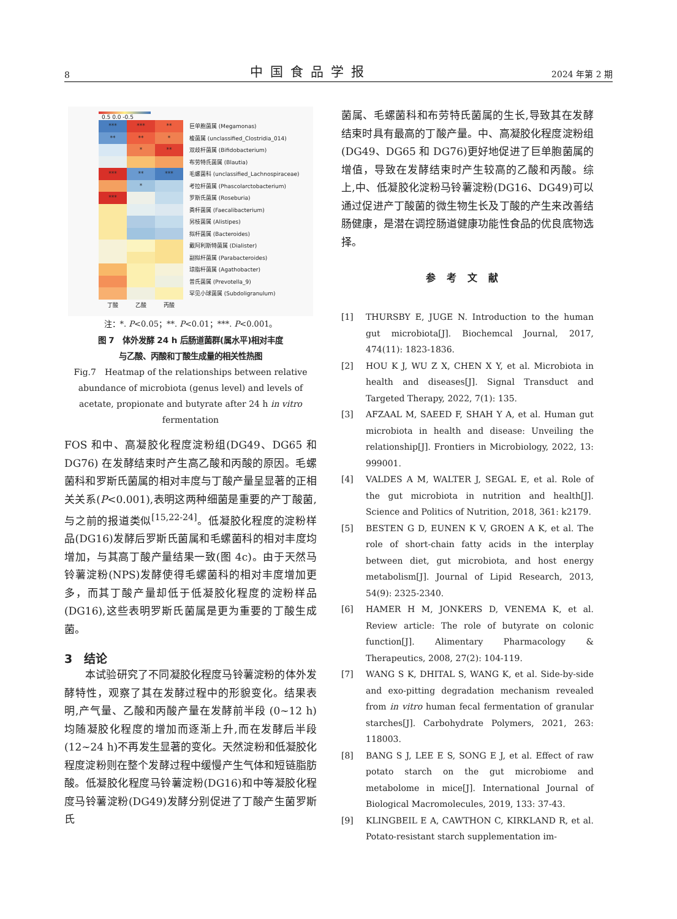8 中国食品学报 2024 年第 2 期
0.5 0.0 -0.5
*** *** **
巨单胞菌属 (Megamonas)
** ** *
梭菌属 (unclassified_Clostridia_014)
* **
双歧杆菌属 (Bifidobacterium)
布劳特氏菌属 (Blautia)
*** ** ***
毛螺菌科 (unclassified_Lachnospiraceae)
*
考拉杆菌属 (Phascolarctobacterium)
***
罗斯氏菌属 (Roseburia)
粪杆菌属 (Faecalibacterium)
另枝菌属 (Alistipes)
拟杆菌属 (Bacteroides)
戴阿利斯特菌属 (Dialister)
副拟杆菌属 (Parabacteroides)
琼脂杆菌属 (Agathobacter)
普氏菌属 (Prevotella_9)
罕见小球菌属 (Subdoligranulum)
丁酸 乙酸 丙酸
注：*. P<0.05；**. P<0.01；***. P<0.001。
图 7　体外发酵 24 h 后肠道菌群(属水平)相对丰度
与乙酸、丙酸和丁酸生成量的相关性热图
Fig.7　Heatmap of the relationships between relative abundance of microbiota (genus level) and levels of acetate, propionate and butyrate after 24 h in vitro fermentation
FOS 和中、高凝胶化程度淀粉组(DG49、DG65 和 DG76) 在发酵结束时产生高乙酸和丙酸的原因。毛螺菌科和罗斯氏菌属的相对丰度与丁酸产量呈显著的正相关关系(P<0.001),表明这两种细菌是重要的产丁酸菌,与之前的报道类似<sup>[15,22-24]</sup>。低凝胶化程度的淀粉样品(DG16)发酵后罗斯氏菌属和毛螺菌科的相对丰度均增加，与其高丁酸产量结果一致(图 4c)。由于天然马铃薯淀粉(NPS)发酵使得毛螺菌科的相对丰度增加更多，而其丁酸产量却低于低凝胶化程度的淀粉样品(DG16),这些表明罗斯氏菌属是更为重要的丁酸生成菌。
3　结论
本试验研究了不同凝胶化程度马铃薯淀粉的体外发酵特性，观察了其在发酵过程中的形貌变化。结果表明,产气量、乙酸和丙酸产量在发酵前半段 (0~12 h) 均随凝胶化程度的增加而逐渐上升,而在发酵后半段(12~24 h)不再发生显著的变化。天然淀粉和低凝胶化程度淀粉则在整个发酵过程中缓慢产生气体和短链脂肪酸。低凝胶化程度马铃薯淀粉(DG16)和中等凝胶化程度马铃薯淀粉(DG49)发酵分别促进了丁酸产生菌罗斯氏
菌属、毛螺菌科和布劳特氏菌属的生长,导致其在发酵结束时具有最高的丁酸产量。中、高凝胶化程度淀粉组(DG49、DG65 和 DG76)更好地促进了巨单胞菌属的增值，导致在发酵结束时产生较高的乙酸和丙酸。综上,中、低凝胶化淀粉马铃薯淀粉(DG16、DG49)可以通过促进产丁酸菌的微生物生长及丁酸的产生来改善结肠健康，是潜在调控肠道健康功能性食品的优良底物选择。
参考文献
[1] THURSBY E, JUGE N. Introduction to the human gut microbiota[J]. Biochemcal Journal, 2017, 474(11): 1823-1836.
[2] HOU K J, WU Z X, CHEN X Y, et al. Microbiota in health and diseases[J]. Signal Transduct and Targeted Therapy, 2022, 7(1): 135.
[3] AFZAAL M, SAEED F, SHAH Y A, et al. Human gut microbiota in health and disease: Unveiling the relationship[J]. Frontiers in Microbiology, 2022, 13: 999001.
[4] VALDES A M, WALTER J, SEGAL E, et al. Role of the gut microbiota in nutrition and health[J]. Science and Politics of Nutrition, 2018, 361: k2179.
[5] BESTEN G D, EUNEN K V, GROEN A K, et al. The role of short-chain fatty acids in the interplay between diet, gut microbiota, and host energy metabolism[J]. Journal of Lipid Research, 2013, 54(9): 2325-2340.
[6] HAMER H M, JONKERS D, VENEMA K, et al. Review article: The role of butyrate on colonic function[J]. Alimentary Pharmacology & Therapeutics, 2008, 27(2): 104-119.
[7] WANG S K, DHITAL S, WANG K, et al. Side-by-side and exo-pitting degradation mechanism revealed from in vitro human fecal fermentation of granular starches[J]. Carbohydrate Polymers, 2021, 263: 118003.
[8] BANG S J, LEE E S, SONG E J, et al. Effect of raw potato starch on the gut microbiome and metabolome in mice[J]. International Journal of Biological Macromolecules, 2019, 133: 37-43.
[9] KLINGBEIL E A, CAWTHON C, KIRKLAND R, et al. Potato-resistant starch supplementation im-